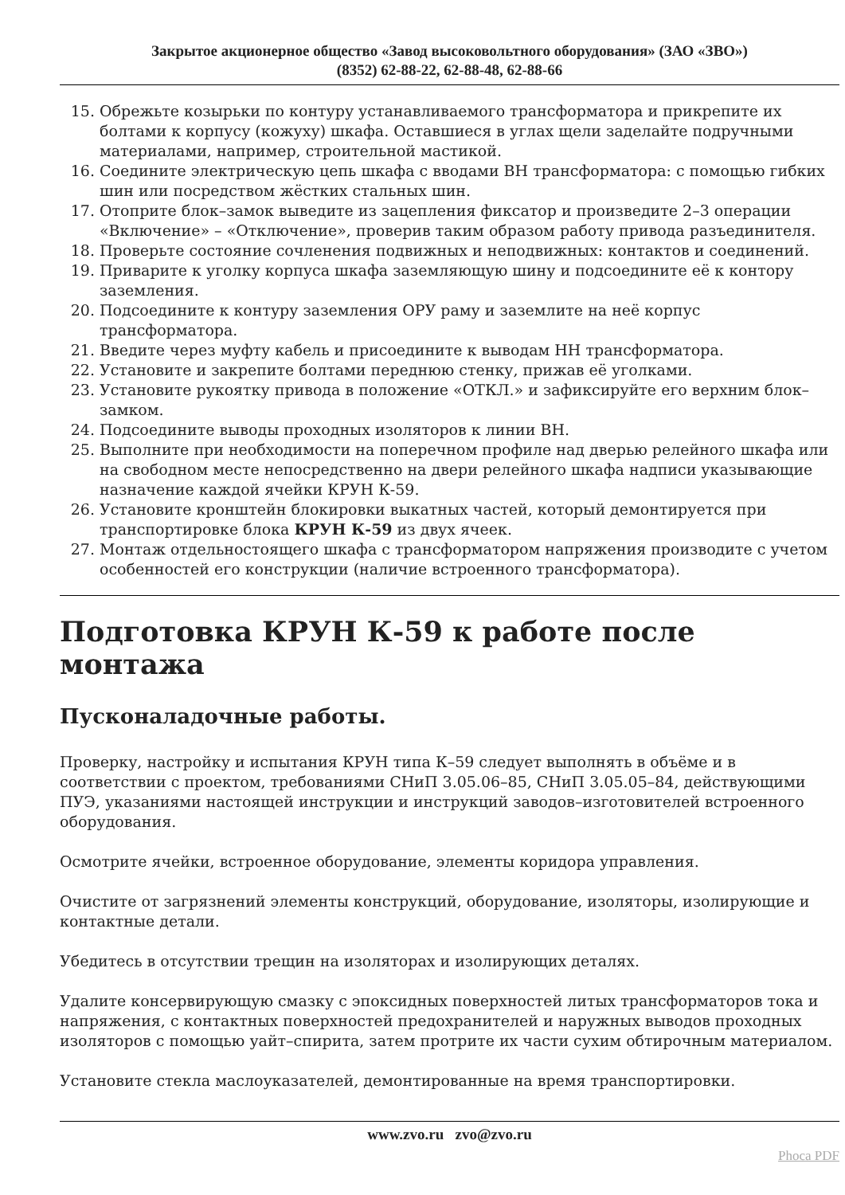Закрытое акционерное общество «Завод высоковольтного оборудования» (ЗАО «ЗВО»)
(8352) 62-88-22, 62-88-48, 62-88-66
15. Обрежьте козырьки по контуру устанавливаемого трансформатора и прикрепите их болтами к корпусу (кожуху) шкафа. Оставшиеся в углах щели заделайте подручными материалами, например, строительной мастикой.
16. Соедините электрическую цепь шкафа с вводами ВН трансформатора: с помощью гибких шин или посредством жёстких стальных шин.
17. Отоприте блок–замок выведите из зацепления фиксатор и произведите 2–3 операции «Включение» – «Отключение», проверив таким образом работу привода разъединителя.
18. Проверьте состояние сочленения подвижных и неподвижных: контактов и соединений.
19. Приварите к уголку корпуса шкафа заземляющую шину и подсоедините её к контору заземления.
20. Подсоедините к контуру заземления ОРУ раму и заземлите на неё корпус трансформатора.
21. Введите через муфту кабель и присоедините к выводам НН трансформатора.
22. Установите и закрепите болтами переднюю стенку, прижав её уголками.
23. Установите рукоятку привода в положение «ОТКЛ.» и зафиксируйте его верхним блок–замком.
24. Подсоедините выводы проходных изоляторов к линии ВН.
25. Выполните при необходимости на поперечном профиле над дверью релейного шкафа или на свободном месте непосредственно на двери релейного шкафа надписи указывающие назначение каждой ячейки КРУН К-59.
26. Установите кронштейн блокировки выкатных частей, который демонтируется при транспортировке блока КРУН К-59 из двух ячеек.
27. Монтаж отдельностоящего шкафа с трансформатором напряжения производите с учетом особенностей его конструкции (наличие встроенного трансформатора).
Подготовка КРУН К-59 к работе после монтажа
Пусконаладочные работы.
Проверку, настройку и испытания КРУН типа К–59 следует выполнять в объёме и в соответствии с проектом, требованиями СНиП 3.05.06–85, СНиП 3.05.05–84, действующими ПУЭ, указаниями настоящей инструкции и инструкций заводов–изготовителей встроенного оборудования.
Осмотрите ячейки, встроенное оборудование, элементы коридора управления.
Очистите от загрязнений элементы конструкций, оборудование, изоляторы, изолирующие и контактные детали.
Убедитесь в отсутствии трещин на изоляторах и изолирующих деталях.
Удалите консервирующую смазку с эпоксидных поверхностей литых трансформаторов тока и напряжения, с контактных поверхностей предохранителей и наружных выводов проходных изоляторов с помощью уайт–спирита, затем протрите их части сухим обтирочным материалом.
Установите стекла маслоуказателей, демонтированные на время транспортировки.
www.zvo.ru zvo@zvo.ru
Phoca PDF